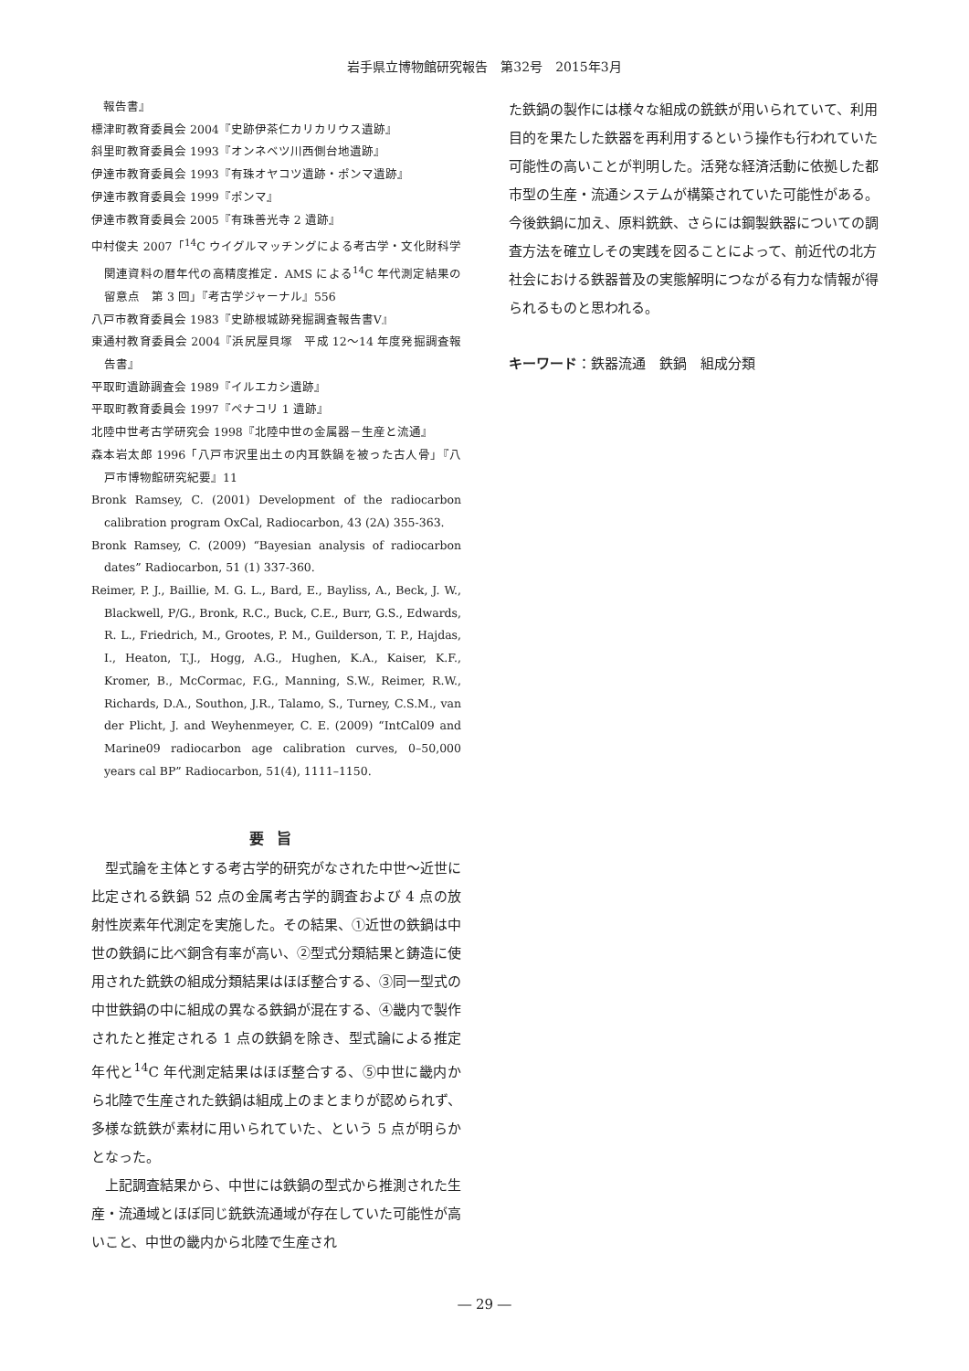岩手県立博物館研究報告　第32号　2015年3月
　報告書』
標津町教育委員会 2004『史跡伊茶仁カリカリウス遺跡』
斜里町教育委員会 1993『オンネベツ川西側台地遺跡』
伊達市教育委員会 1993『有珠オヤコツ遺跡・ポンマ遺跡』
伊達市教育委員会 1999『ポンマ』
伊達市教育委員会 2005『有珠善光寺 2 遺跡』
中村俊夫 2007「<sup>14</sup>C ウイグルマッチングによる考古学・文化財科学関連資料の暦年代の高精度推定．AMS による<sup>14</sup>C 年代測定結果の留意点　第 3 回」『考古学ジャーナル』556
八戸市教育委員会 1983『史跡根城跡発掘調査報告書Ⅴ』
東通村教育委員会 2004『浜尻屋貝塚　平成 12～14 年度発掘調査報告書』
平取町遺跡調査会 1989『イルエカシ遺跡』
平取町教育委員会 1997『ペナコリ 1 遺跡』
北陸中世考古学研究会 1998『北陸中世の金属器－生産と流通』
森本岩太郎 1996「八戸市沢里出土の内耳鉄鍋を被った古人骨」『八戸市博物館研究紀要』11
Bronk Ramsey, C. (2001) Development of the radiocarbon calibration program OxCal, Radiocarbon, 43 (2A) 355-363.
Bronk Ramsey, C. (2009) “Bayesian analysis of radiocarbon dates” Radiocarbon, 51 (1) 337-360.
Reimer, P. J., Baillie, M. G. L., Bard, E., Bayliss, A., Beck, J. W., Blackwell, P/G., Bronk, R.C., Buck, C.E., Burr, G.S., Edwards, R. L., Friedrich, M., Grootes, P. M., Guilderson, T. P., Hajdas, I., Heaton, T.J., Hogg, A.G., Hughen, K.A., Kaiser, K.F., Kromer, B., McCormac, F.G., Manning, S.W., Reimer, R.W., Richards, D.A., Southon, J.R., Talamo, S., Turney, C.S.M., van der Plicht, J. and Weyhenmeyer, C. E. (2009) “IntCal09 and Marine09 radiocarbon age calibration curves, 0–50,000 years cal BP” Radiocarbon, 51(4), 1111–1150.
要旨
型式論を主体とする考古学的研究がなされた中世～近世に比定される鉄鍋 52 点の金属考古学的調査および 4 点の放射性炭素年代測定を実施した。その結果、①近世の鉄鍋は中世の鉄鍋に比べ銅含有率が高い、②型式分類結果と鋳造に使用された銑鉄の組成分類結果はほぼ整合する、③同一型式の中世鉄鍋の中に組成の異なる鉄鍋が混在する、④畿内で製作されたと推定される 1 点の鉄鍋を除き、型式論による推定年代と<sup>14</sup>C 年代測定結果はほぼ整合する、⑤中世に畿内から北陸で生産された鉄鍋は組成上のまとまりが認められず、多様な銑鉄が素材に用いられていた、という 5 点が明らかとなった。
上記調査結果から、中世には鉄鍋の型式から推測された生産・流通域とほぼ同じ銑鉄流通域が存在していた可能性が高いこと、中世の畿内から北陸で生産され
た鉄鍋の製作には様々な組成の銑鉄が用いられていて、利用目的を果たした鉄器を再利用するという操作も行われていた可能性の高いことが判明した。活発な経済活動に依拠した都市型の生産・流通システムが構築されていた可能性がある。今後鉄鍋に加え、原料銑鉄、さらには鋼製鉄器についての調査方法を確立しその実践を図ることによって、前近代の北方社会における鉄器普及の実態解明につながる有力な情報が得られるものと思われる。
キーワード：鉄器流通　鉄鍋　組成分類
― 29 ―